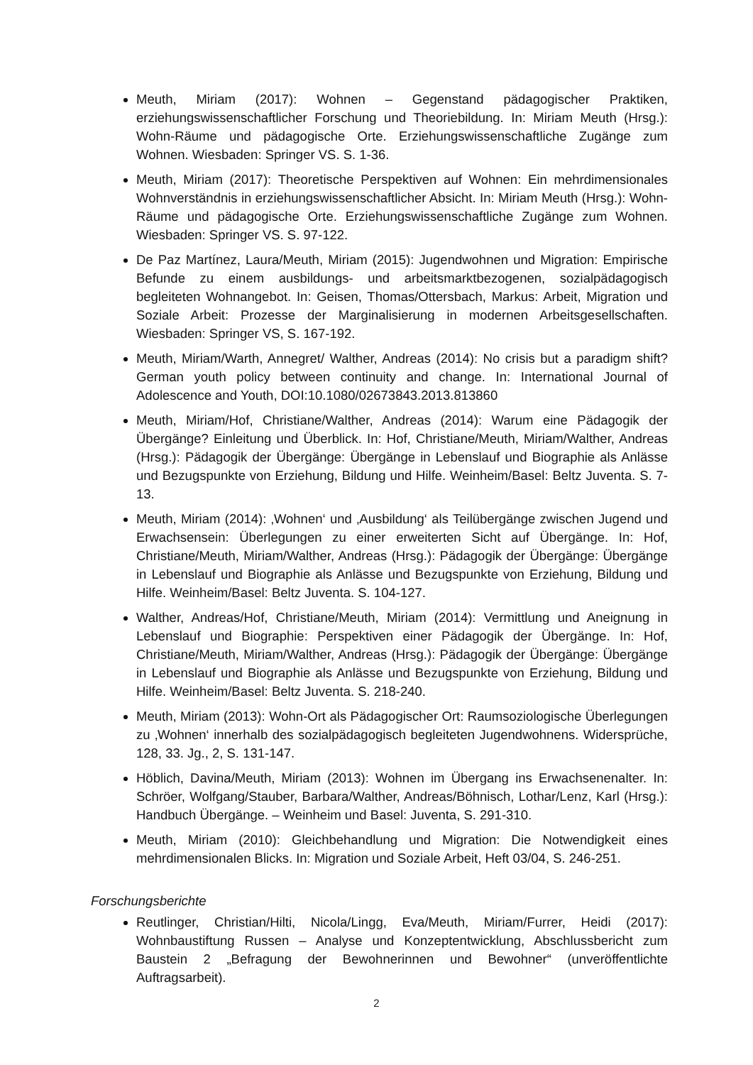Meuth, Miriam (2017): Wohnen – Gegenstand pädagogischer Praktiken, erziehungswissenschaftlicher Forschung und Theoriebildung. In: Miriam Meuth (Hrsg.): Wohn-Räume und pädagogische Orte. Erziehungswissenschaftliche Zugänge zum Wohnen. Wiesbaden: Springer VS. S. 1-36.
Meuth, Miriam (2017): Theoretische Perspektiven auf Wohnen: Ein mehrdimensionales Wohnverständnis in erziehungswissenschaftlicher Absicht. In: Miriam Meuth (Hrsg.): Wohn-Räume und pädagogische Orte. Erziehungswissenschaftliche Zugänge zum Wohnen. Wiesbaden: Springer VS. S. 97-122.
De Paz Martínez, Laura/Meuth, Miriam (2015): Jugendwohnen und Migration: Empirische Befunde zu einem ausbildungs- und arbeitsmarktbezogenen, sozialpädagogisch begleiteten Wohnangebot. In: Geisen, Thomas/Ottersbach, Markus: Arbeit, Migration und Soziale Arbeit: Prozesse der Marginalisierung in modernen Arbeitsgesellschaften. Wiesbaden: Springer VS, S. 167-192.
Meuth, Miriam/Warth, Annegret/ Walther, Andreas (2014): No crisis but a paradigm shift? German youth policy between continuity and change. In: International Journal of Adolescence and Youth, DOI:10.1080/02673843.2013.813860
Meuth, Miriam/Hof, Christiane/Walther, Andreas (2014): Warum eine Pädagogik der Übergänge? Einleitung und Überblick. In: Hof, Christiane/Meuth, Miriam/Walther, Andreas (Hrsg.): Pädagogik der Übergänge: Übergänge in Lebenslauf und Biographie als Anlässe und Bezugspunkte von Erziehung, Bildung und Hilfe. Weinheim/Basel: Beltz Juventa. S. 7-13.
Meuth, Miriam (2014): ‚Wohnen‘ und ‚Ausbildung‘ als Teilübergänge zwischen Jugend und Erwachsensein: Überlegungen zu einer erweiterten Sicht auf Übergänge. In: Hof, Christiane/Meuth, Miriam/Walther, Andreas (Hrsg.): Pädagogik der Übergänge: Übergänge in Lebenslauf und Biographie als Anlässe und Bezugspunkte von Erziehung, Bildung und Hilfe. Weinheim/Basel: Beltz Juventa. S. 104-127.
Walther, Andreas/Hof, Christiane/Meuth, Miriam (2014): Vermittlung und Aneignung in Lebenslauf und Biographie: Perspektiven einer Pädagogik der Übergänge. In: Hof, Christiane/Meuth, Miriam/Walther, Andreas (Hrsg.): Pädagogik der Übergänge: Übergänge in Lebenslauf und Biographie als Anlässe und Bezugspunkte von Erziehung, Bildung und Hilfe. Weinheim/Basel: Beltz Juventa. S. 218-240.
Meuth, Miriam (2013): Wohn-Ort als Pädagogischer Ort: Raumsoziologische Überlegungen zu ‚Wohnen‘ innerhalb des sozialpädagogisch begleiteten Jugendwohnens. Widersprüche, 128, 33. Jg., 2, S. 131-147.
Höblich, Davina/Meuth, Miriam (2013): Wohnen im Übergang ins Erwachsenenalter. In: Schröer, Wolfgang/Stauber, Barbara/Walther, Andreas/Böhnisch, Lothar/Lenz, Karl (Hrsg.): Handbuch Übergänge. – Weinheim und Basel: Juventa, S. 291-310.
Meuth, Miriam (2010): Gleichbehandlung und Migration: Die Notwendigkeit eines mehrdimensionalen Blicks. In: Migration und Soziale Arbeit, Heft 03/04, S. 246-251.
Forschungsberichte
Reutlinger, Christian/Hilti, Nicola/Lingg, Eva/Meuth, Miriam/Furrer, Heidi (2017): Wohnbaustiftung Russen – Analyse und Konzeptentwicklung, Abschlussbericht zum Baustein 2 „Befragung der Bewohnerinnen und Bewohner“ (unveröffentlichte Auftragsarbeit).
2